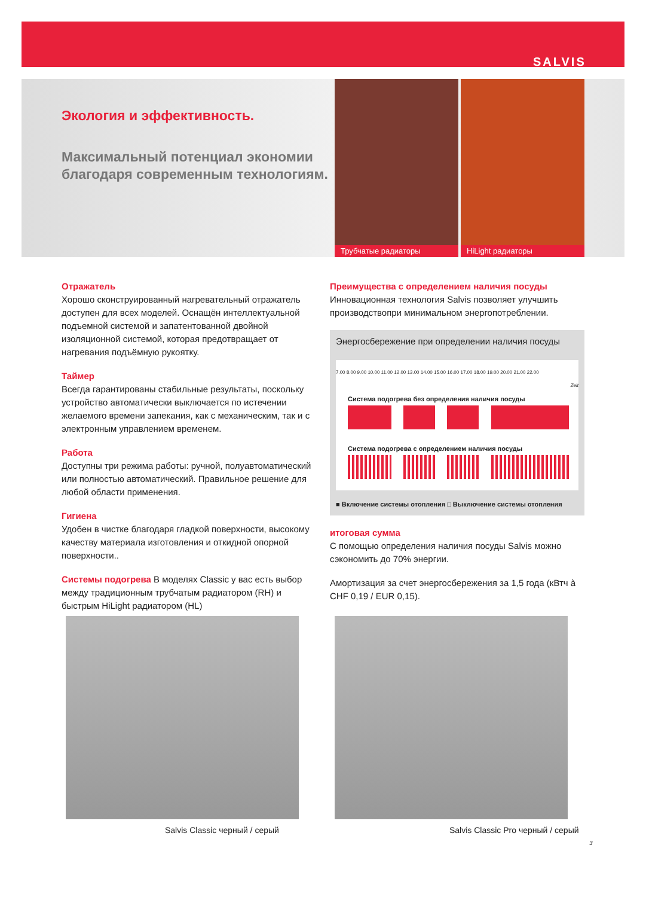SALVIS
Экология и эффективность.
Максимальный потенциал экономии
благодаря современным технологиям.
Трубчатые радиаторы HiLight радиаторы
Отражатель
Хорошо сконструированный нагревательный отражатель доступен для всех моделей. Оснащён интеллектуальной подъемной системой и запатентованной двойной изоляционной системой, которая предотвращает от нагревания подъёмную рукоятку.
Таймер
Всегда гарантированы стабильные результаты, поскольку устройство автоматически выключается по истечении желаемого времени запекания, как с механическим, так и с электронным управлением временем.
Работа
Доступны три режима работы: ручной, полуавтоматический или полностью автоматический. Правильное решение для любой области применения.
Гигиена
Удобен в чистке благодаря гладкой поверхности, высокому качеству материала изготовления и откидной опорной поверхности..
Системы подогрева В моделях Classic у вас есть выбор между традиционным трубчатым радиатором (RH) и быстрым HiLight радиатором (HL)
Преимущества с определением наличия посуды
Инновационная технология Salvis позволяет улучшить производствопри минимальном энергопотреблении.
Энергосбережение при определении наличия посуды
7.00 8.00 9.00 10.00 11.00 12.00 13.00 14.00 15.00 16.00 17.00 18.00 19.00 20.00 21.00 22.00
Zeit
Система подогрева без определения наличия посуды
Система подогрева с определением наличия посуды
■ Включение системы отопления □ Выключение системы отопления
итоговая сумма
С помощью определения наличия посуды Salvis можно сэкономить до 70% энергии.
Амортизация за счет энергосбережения за 1,5 года (кВтч à CHF 0,19 / EUR 0,15).
Salvis Classic черный / серый
Salvis Classic Pro черный / серый
3